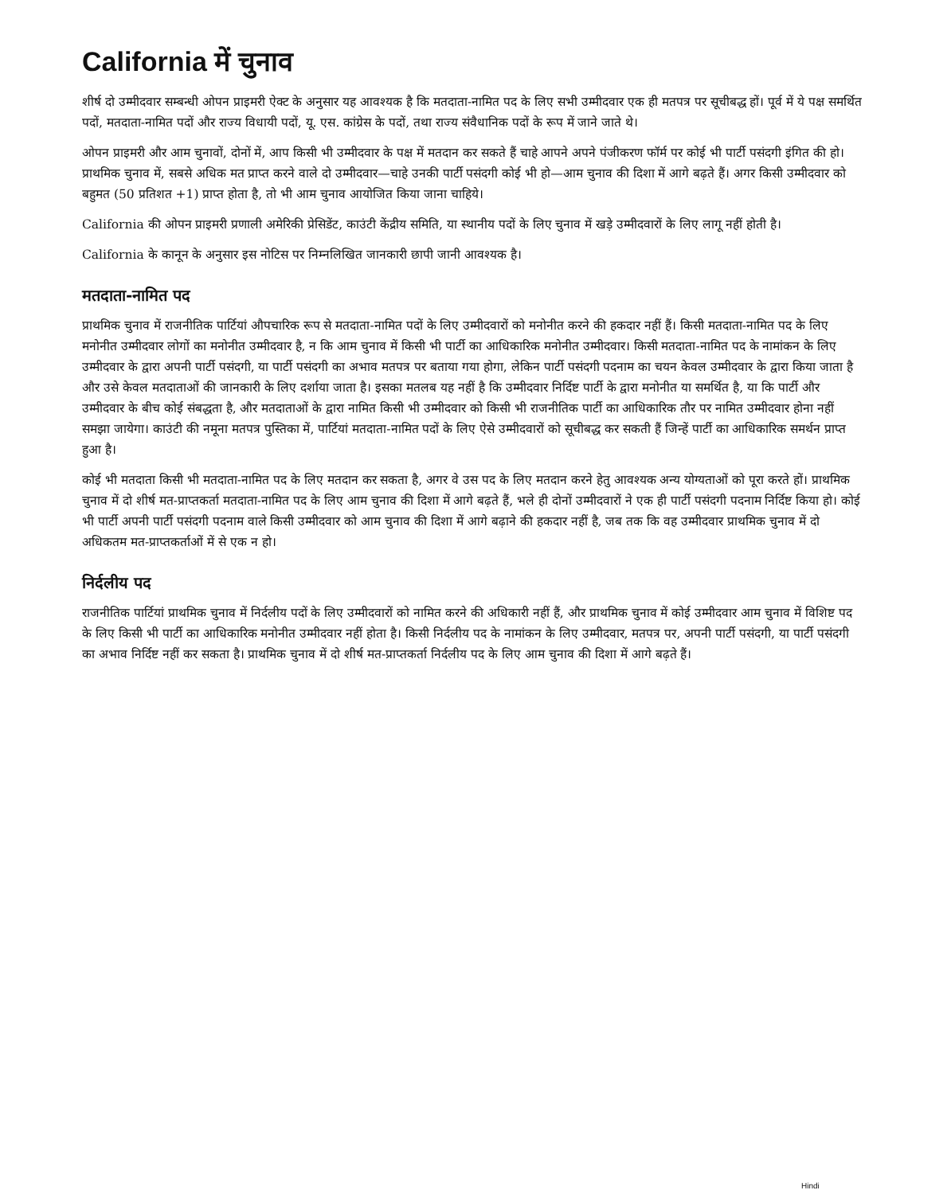California में चुनाव
शीर्ष दो उम्मीदवार सम्बन्धी ओपन प्राइमरी ऐक्ट के अनुसार यह आवश्यक है कि मतदाता-नामित पद के लिए सभी उम्मीदवार एक ही मतपत्र पर सूचीबद्ध हों। पूर्व में ये पक्ष समर्थित पदों, मतदाता-नामित पदों और राज्य विधायी पदों, यू. एस. कांग्रेस के पदों, तथा राज्य संवैधानिक पदों के रूप में जाने जाते थे।
ओपन प्राइमरी और आम चुनावों, दोनों में, आप किसी भी उम्मीदवार के पक्ष में मतदान कर सकते हैं चाहे आपने अपने पंजीकरण फॉर्म पर कोई भी पार्टी पसंदगी इंगित की हो। प्राथमिक चुनाव में, सबसे अधिक मत प्राप्त करने वाले दो उम्मीदवार—चाहे उनकी पार्टी पसंदगी कोई भी हो—आम चुनाव की दिशा में आगे बढ़ते हैं। अगर किसी उम्मीदवार को बहुमत (50 प्रतिशत +1) प्राप्त होता है, तो भी आम चुनाव आयोजित किया जाना चाहिये।
California की ओपन प्राइमरी प्रणाली अमेरिकी प्रेसिडेंट, काउंटी केंद्रीय समिति, या स्थानीय पदों के लिए चुनाव में खड़े उम्मीदवारों के लिए लागू नहीं होती है।
California के कानून के अनुसार इस नोटिस पर निम्नलिखित जानकारी छापी जानी आवश्यक है।
मतदाता-नामित पद
प्राथमिक चुनाव में राजनीतिक पार्टियां औपचारिक रूप से मतदाता-नामित पदों के लिए उम्मीदवारों को मनोनीत करने की हकदार नहीं हैं। किसी मतदाता-नामित पद के लिए मनोनीत उम्मीदवार लोगों का मनोनीत उम्मीदवार है, न कि आम चुनाव में किसी भी पार्टी का आधिकारिक मनोनीत उम्मीदवार। किसी मतदाता-नामित पद के नामांकन के लिए उम्मीदवार के द्वारा अपनी पार्टी पसंदगी, या पार्टी पसंदगी का अभाव मतपत्र पर बताया गया होगा, लेकिन पार्टी पसंदगी पदनाम का चयन केवल उम्मीदवार के द्वारा किया जाता है और उसे केवल मतदाताओं की जानकारी के लिए दर्शाया जाता है। इसका मतलब यह नहीं है कि उम्मीदवार निर्दिष्ट पार्टी के द्वारा मनोनीत या समर्थित है, या कि पार्टी और उम्मीदवार के बीच कोई संबद्धता है, और मतदाताओं के द्वारा नामित किसी भी उम्मीदवार को किसी भी राजनीतिक पार्टी का आधिकारिक तौर पर नामित उम्मीदवार होना नहीं समझा जायेगा। काउंटी की नमूना मतपत्र पुस्तिका में, पार्टियां मतदाता-नामित पदों के लिए ऐसे उम्मीदवारों को सूचीबद्ध कर सकती हैं जिन्हें पार्टी का आधिकारिक समर्थन प्राप्त हुआ है।
कोई भी मतदाता किसी भी मतदाता-नामित पद के लिए मतदान कर सकता है, अगर वे उस पद के लिए मतदान करने हेतु आवश्यक अन्य योग्यताओं को पूरा करते हों। प्राथमिक चुनाव में दो शीर्ष मत-प्राप्तकर्ता मतदाता-नामित पद के लिए आम चुनाव की दिशा में आगे बढ़ते हैं, भले ही दोनों उम्मीदवारों ने एक ही पार्टी पसंदगी पदनाम निर्दिष्ट किया हो। कोई भी पार्टी अपनी पार्टी पसंदगी पदनाम वाले किसी उम्मीदवार को आम चुनाव की दिशा में आगे बढ़ाने की हकदार नहीं है, जब तक कि वह उम्मीदवार प्राथमिक चुनाव में दो अधिकतम मत-प्राप्तकर्ताओं में से एक न हो।
निर्दलीय पद
राजनीतिक पार्टियां प्राथमिक चुनाव में निर्दलीय पदों के लिए उम्मीदवारों को नामित करने की अधिकारी नहीं हैं, और प्राथमिक चुनाव में कोई उम्मीदवार आम चुनाव में विशिष्ट पद के लिए किसी भी पार्टी का आधिकारिक मनोनीत उम्मीदवार नहीं होता है। किसी निर्दलीय पद के नामांकन के लिए उम्मीदवार, मतपत्र पर, अपनी पार्टी पसंदगी, या पार्टी पसंदगी का अभाव निर्दिष्ट नहीं कर सकता है। प्राथमिक चुनाव में दो शीर्ष मत-प्राप्तकर्ता निर्दलीय पद के लिए आम चुनाव की दिशा में आगे बढ़ते हैं।
Hindi